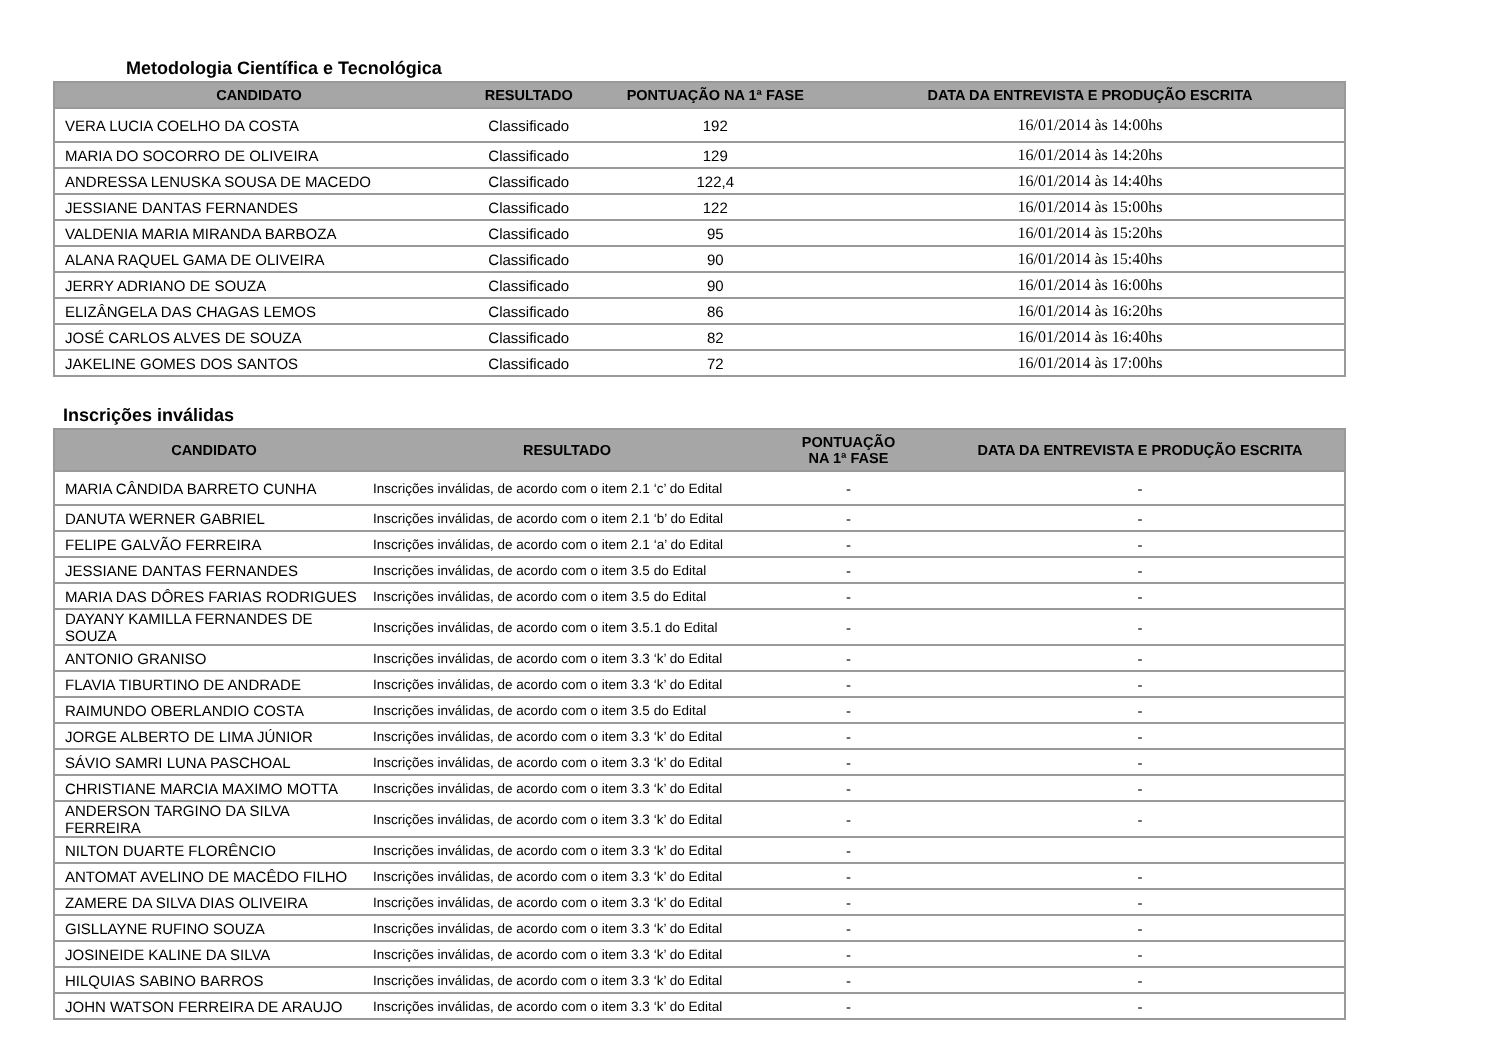Metodologia Científica e Tecnológica
| CANDIDATO | RESULTADO | PONTUAÇÃO NA 1ª FASE | DATA DA ENTREVISTA E PRODUÇÃO ESCRITA |
| --- | --- | --- | --- |
| VERA LUCIA COELHO DA COSTA | Classificado | 192 | 16/01/2014 às 14:00hs |
| MARIA DO SOCORRO DE OLIVEIRA | Classificado | 129 | 16/01/2014 às 14:20hs |
| ANDRESSA LENUSKA SOUSA DE MACEDO | Classificado | 122,4 | 16/01/2014 às 14:40hs |
| JESSIANE DANTAS FERNANDES | Classificado | 122 | 16/01/2014 às 15:00hs |
| VALDENIA MARIA MIRANDA BARBOZA | Classificado | 95 | 16/01/2014 às 15:20hs |
| ALANA RAQUEL GAMA DE OLIVEIRA | Classificado | 90 | 16/01/2014 às 15:40hs |
| JERRY ADRIANO DE SOUZA | Classificado | 90 | 16/01/2014 às 16:00hs |
| ELIZÂNGELA DAS CHAGAS LEMOS | Classificado | 86 | 16/01/2014 às 16:20hs |
| JOSÉ CARLOS ALVES DE SOUZA | Classificado | 82 | 16/01/2014 às 16:40hs |
| JAKELINE GOMES DOS SANTOS | Classificado | 72 | 16/01/2014 às 17:00hs |
Inscrições inválidas
| CANDIDATO | RESULTADO | PONTUAÇÃO NA 1ª FASE | DATA DA ENTREVISTA E PRODUÇÃO ESCRITA |
| --- | --- | --- | --- |
| MARIA CÂNDIDA BARRETO CUNHA | Inscrições inválidas, de acordo com o item 2.1 ‘c’ do Edital | - | - |
| DANUTA WERNER GABRIEL | Inscrições inválidas, de acordo com o item 2.1 ‘b’ do Edital | - | - |
| FELIPE GALVÃO FERREIRA | Inscrições inválidas, de acordo com o item 2.1 ‘a’ do Edital | - | - |
| JESSIANE DANTAS FERNANDES | Inscrições inválidas, de acordo com o item 3.5 do Edital | - | - |
| MARIA DAS DÔRES FARIAS RODRIGUES | Inscrições inválidas, de acordo com o item 3.5 do Edital | - | - |
| DAYANY KAMILLA FERNANDES DE SOUZA | Inscrições inválidas, de acordo com o item 3.5.1 do Edital | - | - |
| ANTONIO GRANISO | Inscrições inválidas, de acordo com o item 3.3 ‘k’ do Edital | - | - |
| FLAVIA TIBURTINO DE ANDRADE | Inscrições inválidas, de acordo com o item 3.3 ‘k’ do Edital | - | - |
| RAIMUNDO OBERLANDIO COSTA | Inscrições inválidas, de acordo com o item 3.5 do Edital | - | - |
| JORGE ALBERTO DE LIMA JÚNIOR | Inscrições inválidas, de acordo com o item 3.3 ‘k’ do Edital | - | - |
| SÁVIO SAMRI LUNA PASCHOAL | Inscrições inválidas, de acordo com o item 3.3 ‘k’ do Edital | - | - |
| CHRISTIANE MARCIA MAXIMO MOTTA | Inscrições inválidas, de acordo com o item 3.3 ‘k’ do Edital | - | - |
| ANDERSON TARGINO DA SILVA FERREIRA | Inscrições inválidas, de acordo com o item 3.3 ‘k’ do Edital | - | - |
| NILTON DUARTE FLORÊNCIO | Inscrições inválidas, de acordo com o item 3.3 ‘k’ do Edital | - | |
| ANTOMAT AVELINO DE MACÊDO FILHO | Inscrições inválidas, de acordo com o item 3.3 ‘k’ do Edital | - | - |
| ZAMERE DA SILVA DIAS OLIVEIRA | Inscrições inválidas, de acordo com o item 3.3 ‘k’ do Edital | - | - |
| GISLLAYNE RUFINO SOUZA | Inscrições inválidas, de acordo com o item 3.3 ‘k’ do Edital | - | - |
| JOSINEIDE KALINE DA SILVA | Inscrições inválidas, de acordo com o item 3.3 ‘k’ do Edital | - | - |
| HILQUIAS SABINO BARROS | Inscrições inválidas, de acordo com o item 3.3 ‘k’ do Edital | - | - |
| JOHN WATSON FERREIRA DE ARAUJO | Inscrições inválidas, de acordo com o item 3.3 ‘k’ do Edital | - | - |